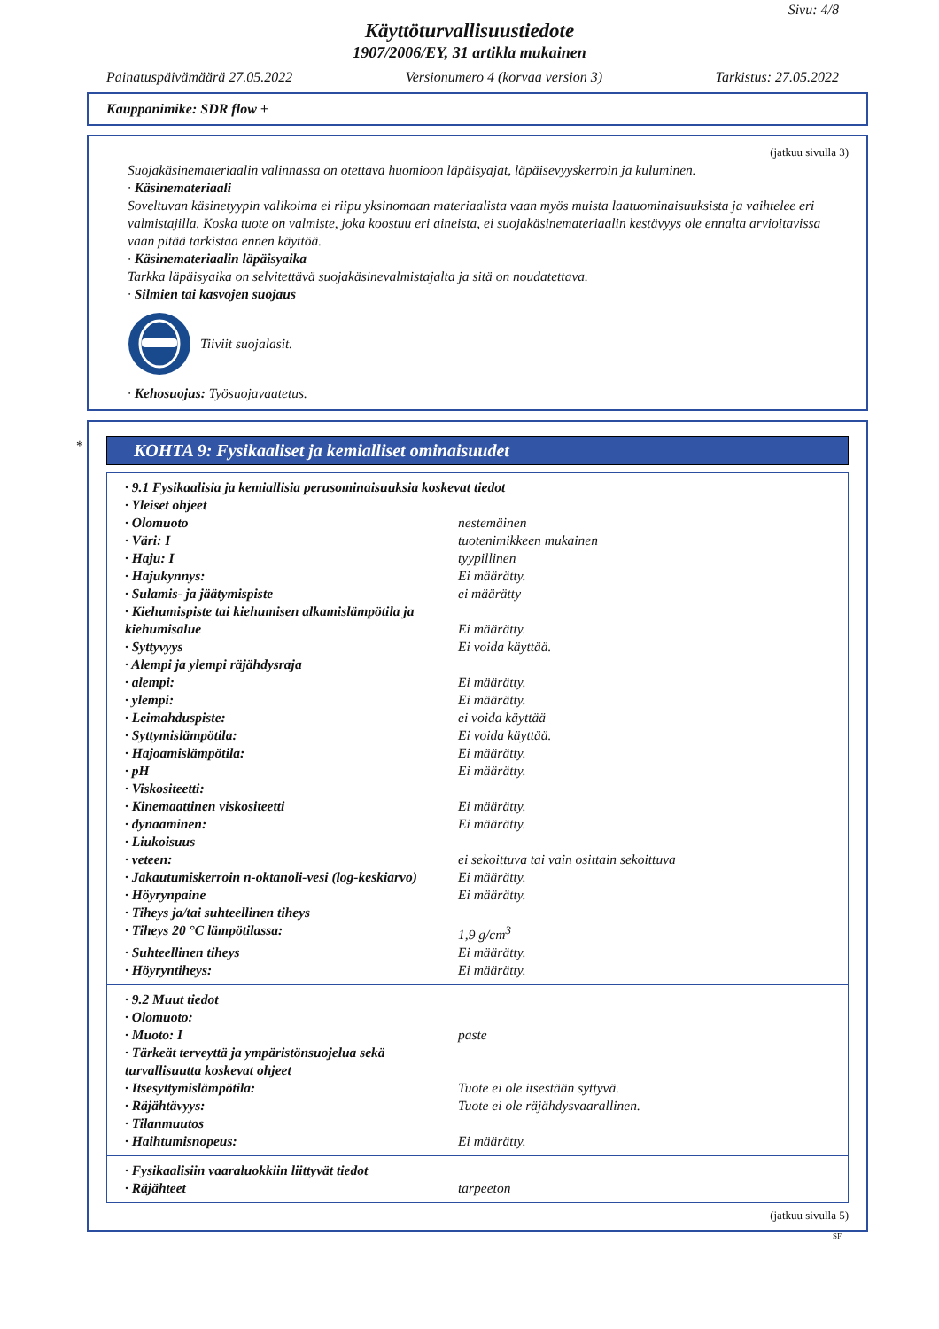Sivu: 4/8
Käyttöturvallisuustiedote
1907/2006/EY, 31 artikla mukainen
Painatuspäivämäärä 27.05.2022 Versionumero 4 (korvaa version 3) Tarkistus: 27.05.2022
Kauppanimike: SDR flow +
(jatkuu sivulla 3)
Suojakäsinemateriaalin valinnassa on otettava huomioon läpäisyajat, läpäisevyyskerroin ja kuluminen.
· Käsinemateriaali
Soveltuvan käsinetyypin valikoima ei riipu yksinomaan materiaalista vaan myös muista laatuominaisuuksista ja vaihtelee eri valmistajilla. Koska tuote on valmiste, joka koostuu eri aineista, ei suojakäsinemateriaalin kestävyys ole ennalta arvioitavissa vaan pitää tarkistaa ennen käyttöä.
· Käsinemateriaalin läpäisyaika
Tarkka läpäisyaika on selvitettävä suojakäsinevalmistajalta ja sitä on noudatettava.
· Silmien tai kasvojen suojaus
Tiiviit suojalasit.
· Kehosuojus: Työsuojavaatetus.
*
KOHTA 9: Fysikaaliset ja kemialliset ominaisuudet
| · 9.1 Fysikaalisia ja kemiallisia perusominaisuuksia koskevat tiedot | |
| · Yleiset ohjeet | |
| · Olomuoto | nestemäinen |
| · Väri: I | tuotenimikkeen mukainen |
| · Haju: I | tyypillinen |
| · Hajukynnys: | Ei määrätty. |
| · Sulamis- ja jäätymispiste | ei määrätty |
| · Kiehumispiste tai kiehumisen alkamislämpötila ja kiehumisalue | Ei määrätty. |
| · Syttyvyys | Ei voida käyttää. |
| · Alempi ja ylempi räjähdysraja | |
| · alempi: | Ei määrätty. |
| · ylempi: | Ei määrätty. |
| · Leimahduspiste: | ei voida käyttää |
| · Syttymislämpötila: | Ei voida käyttää. |
| · Hajoamislämpötila: | Ei määrätty. |
| · pH | Ei määrätty. |
| · Viskositeetti: | |
| · Kinemaattinen viskositeetti | Ei määrätty. |
| · dynaaminen: | Ei määrätty. |
| · Liukoisuus | |
| · veteen: | ei sekoittuva tai vain osittain sekoittuva |
| · Jakautumiskerroin n-oktanoli-vesi (log-keskiarvo) | Ei määrätty. |
| · Höyrynpaine | Ei määrätty. |
| · Tiheys ja/tai suhteellinen tiheys | |
| · Tiheys 20 °C lämpötilassa: | 1,9 g/cm<sup>3</sup> |
| · Suhteellinen tiheys | Ei määrätty. |
| · Höyryntiheys: | Ei määrätty. |
| · 9.2 Muut tiedot | |
| · Olomuoto: | |
| · Muoto: I | paste |
| · Tärkeät terveyttä ja ympäristönsuojelua sekä turvallisuutta koskevat ohjeet | |
| · Itsesyttymislämpötila: | Tuote ei ole itsestään syttyvä. |
| · Räjähtävyys: | Tuote ei ole räjähdysvaarallinen. |
| · Tilanmuutos | |
| · Haihtumisnopeus: | Ei määrätty. |
| · Fysikaalisiin vaaraluokkiin liittyvät tiedot | |
| · Räjähteet | tarpeeton |
(jatkuu sivulla 5)
SF